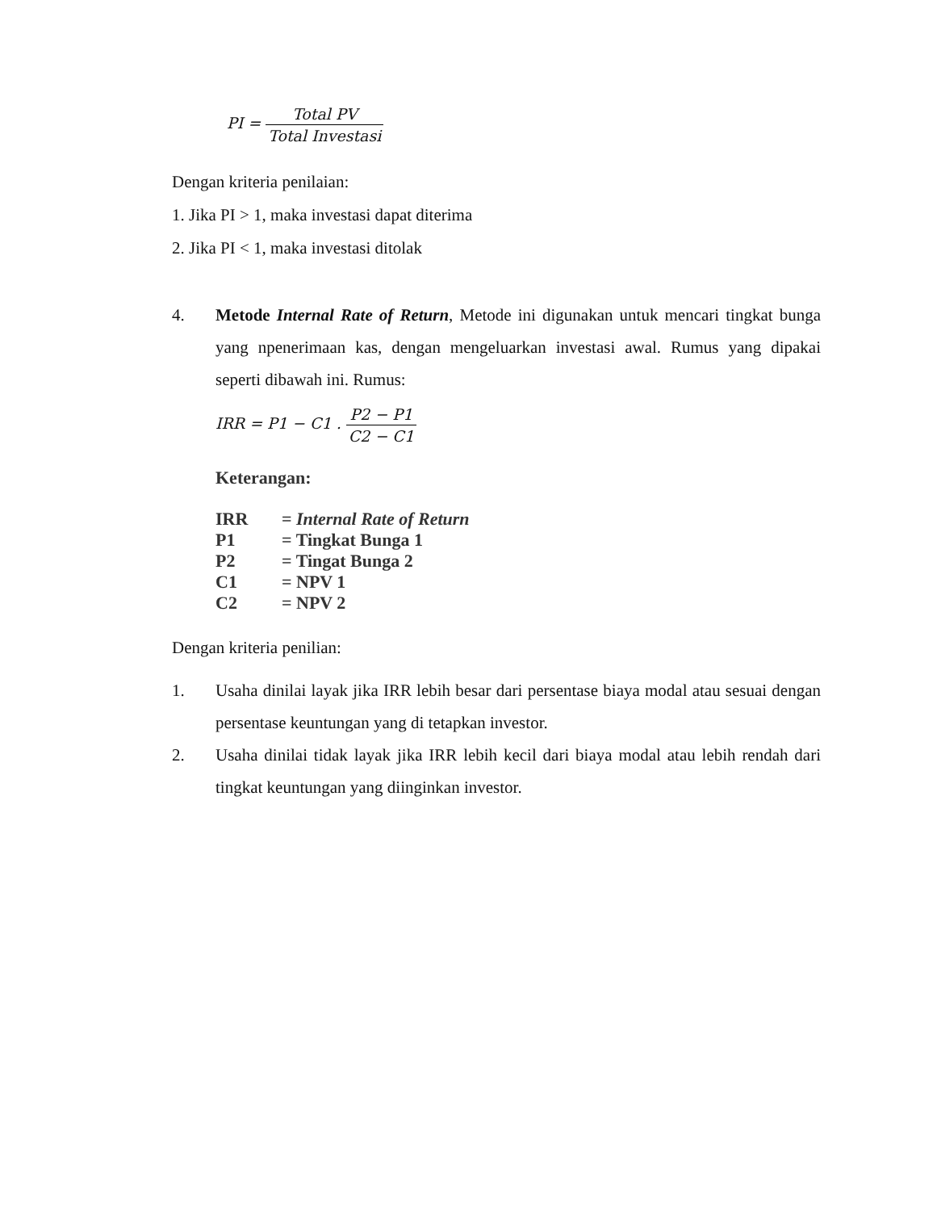PI = Total PV Total Investasi
Dengan kriteria penilaian:
1. Jika PI > 1, maka investasi dapat diterima
2. Jika PI < 1, maka investasi ditolak
4. Metode Internal Rate of Return, Metode ini digunakan untuk mencari tingkat bunga yang npenerimaan kas, dengan mengeluarkan investasi awal. Rumus yang dipakai seperti dibawah ini. Rumus:
IRR = P1 − C1 . P2 − P1 C2 − C1
Keterangan:
| IRR | = Internal Rate of Return |
| P1 | = Tingkat Bunga 1 |
| P2 | = Tingat Bunga 2 |
| C1 | = NPV 1 |
| C2 | = NPV 2 |
Dengan kriteria penilian:
1. Usaha dinilai layak jika IRR lebih besar dari persentase biaya modal atau sesuai dengan persentase keuntungan yang di tetapkan investor.
2. Usaha dinilai tidak layak jika IRR lebih kecil dari biaya modal atau lebih rendah dari tingkat keuntungan yang diinginkan investor.